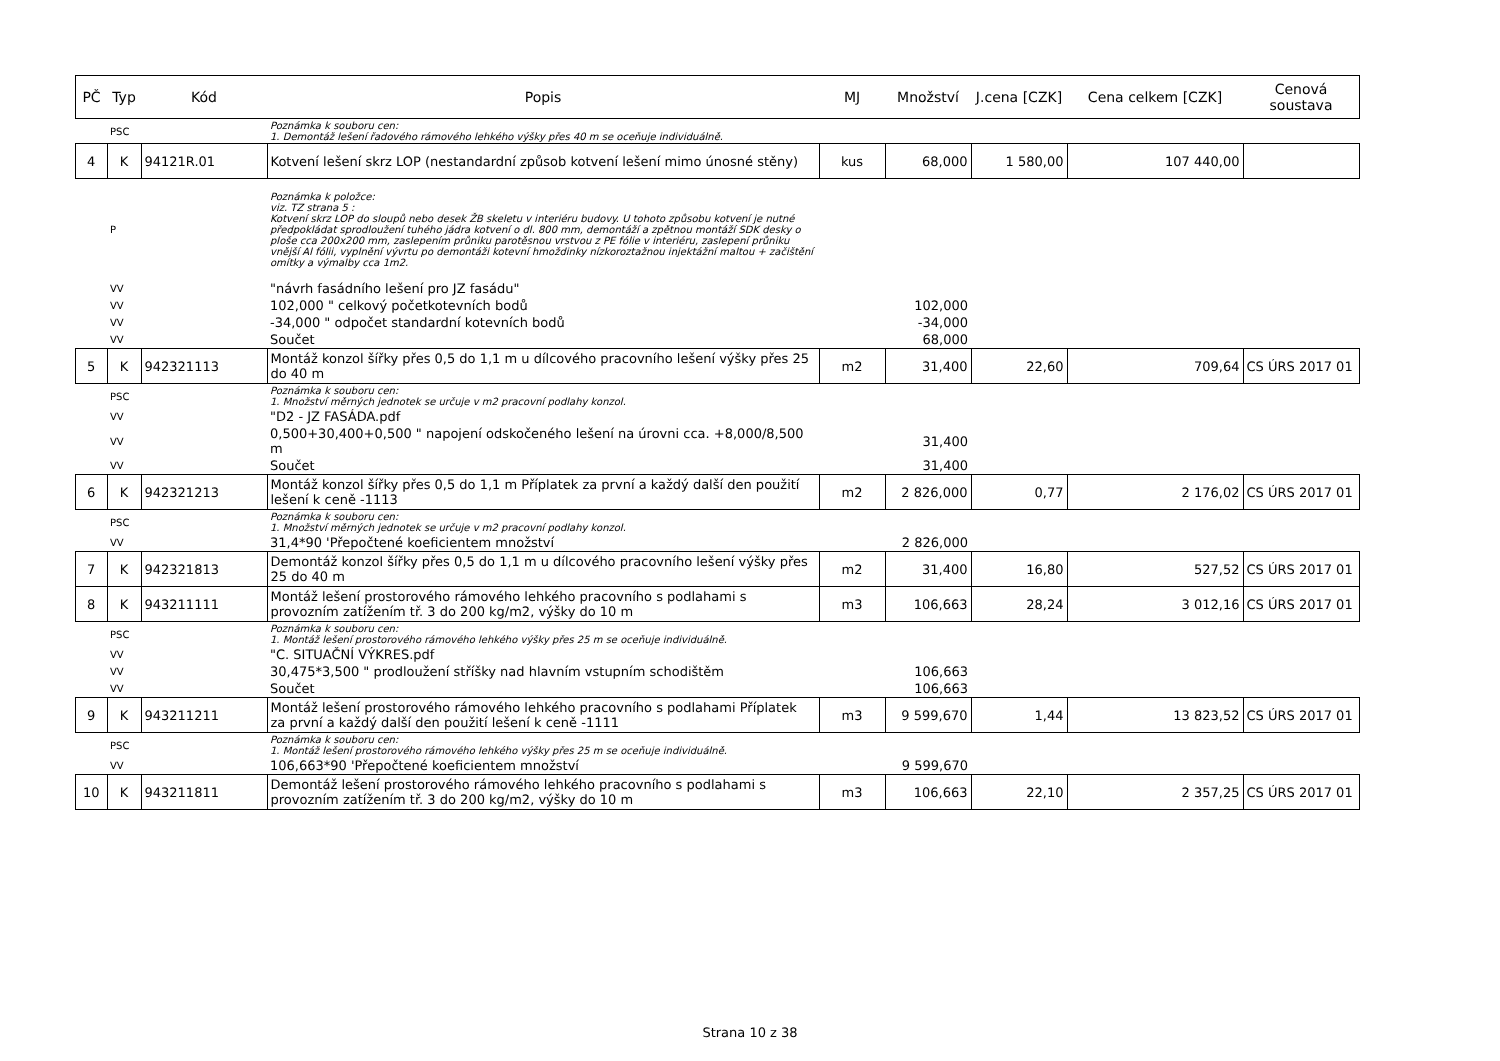| PČ | Typ | Kód | Popis | MJ | Množství | J.cena [CZK] | Cena celkem [CZK] | Cenová soustava |
| --- | --- | --- | --- | --- | --- | --- | --- | --- |
| | PSC | | Poznámka k souboru cen: 1. Demontáž lešení řadového rámového lehkého výšky přes 40 m se oceňuje individuálně. | | | | | |
| 4 | K | 94121R.01 | Kotvení lešení skrz LOP (nestandardní způsob kotvení lešení mimo únosné stěny) | kus | 68,000 | 1 580,00 | 107 440,00 | |
| | P | | Poznámka k položce: viz. TZ strana 5 : Kotvení skrz LOP do sloupů nebo desek ŽB skeletu v interiéru budovy. U tohoto způsobu kotvení je nutné předpokládat sprodloužení tuhého jádra kotvení o dl. 800 mm, demontáží a zpětnou montáží SDK desky o ploše cca 200x200 mm, zaslepením průniku parotěsnou vrstvou z PE fólie v interiéru, zaslepení průniku vnější Al fólii, vyplnění vývrtu po demontáži kotevní hmoždinky nízkoroztažnou injektážní maltou + začištění omítky a výmalby cca 1m2. | | | | | |
| | VV | | "návrh fasádního lešení pro JZ fasádu" | | | | | |
| | VV | | 102,000 " celkový početkotevních bodů | | 102,000 | | | |
| | VV | | -34,000 " odpočet standardní kotevních bodů | | -34,000 | | | |
| | VV | | Součet | | 68,000 | | | |
| 5 | K | 942321113 | Montáž konzol šířky přes 0,5 do 1,1 m u dílcového pracovního lešení výšky přes 25 do 40 m | m2 | 31,400 | 22,60 | 709,64 | CS ÚRS 2017 01 |
| | PSC | | Poznámka k souboru cen: 1. Množství měrných jednotek se určuje v m2 pracovní podlahy konzol. | | | | | |
| | VV | | "D2 - JZ FASÁDA.pdf | | | | | |
| | VV | | 0,500+30,400+0,500 " napojení odskočeného lešení na úrovni cca. +8,000/8,500 m | | 31,400 | | | |
| | VV | | Součet | | 31,400 | | | |
| 6 | K | 942321213 | Montáž konzol šířky přes 0,5 do 1,1 m Příplatek za první a každý další den použití lešení k ceně -1113 | m2 | 2 826,000 | 0,77 | 2 176,02 | CS ÚRS 2017 01 |
| | PSC | | Poznámka k souboru cen: 1. Množství měrných jednotek se určuje v m2 pracovní podlahy konzol. | | | | | |
| | VV | | 31,4*90 'Přepočtené koeficientem množství | | 2 826,000 | | | |
| 7 | K | 942321813 | Demontáž konzol šířky přes 0,5 do 1,1 m u dílcového pracovního lešení výšky přes 25 do 40 m | m2 | 31,400 | 16,80 | 527,52 | CS ÚRS 2017 01 |
| 8 | K | 943211111 | Montáž lešení prostorového rámového lehkého pracovního s podlahami s provozním zatížením tř. 3 do 200 kg/m2, výšky do 10 m | m3 | 106,663 | 28,24 | 3 012,16 | CS ÚRS 2017 01 |
| | PSC | | Poznámka k souboru cen: 1. Montáž lešení prostorového rámového lehkého výšky přes 25 m se oceňuje individuálně. | | | | | |
| | VV | | "C. SITUAČNÍ VÝKRES.pdf | | | | | |
| | VV | | 30,475*3,500 " prodloužení stříšky nad hlavním vstupním schodištěm | | 106,663 | | | |
| | VV | | Součet | | 106,663 | | | |
| 9 | K | 943211211 | Montáž lešení prostorového rámového lehkého pracovního s podlahami Příplatek za první a každý další den použití lešení k ceně -1111 | m3 | 9 599,670 | 1,44 | 13 823,52 | CS ÚRS 2017 01 |
| | PSC | | Poznámka k souboru cen: 1. Montáž lešení prostorového rámového lehkého výšky přes 25 m se oceňuje individuálně. | | | | | |
| | VV | | 106,663*90 'Přepočtené koeficientem množství | | 9 599,670 | | | |
| 10 | K | 943211811 | Demontáž lešení prostorového rámového lehkého pracovního s podlahami s provozním zatížením tř. 3 do 200 kg/m2, výšky do 10 m | m3 | 106,663 | 22,10 | 2 357,25 | CS ÚRS 2017 01 |
Strana 10 z 38